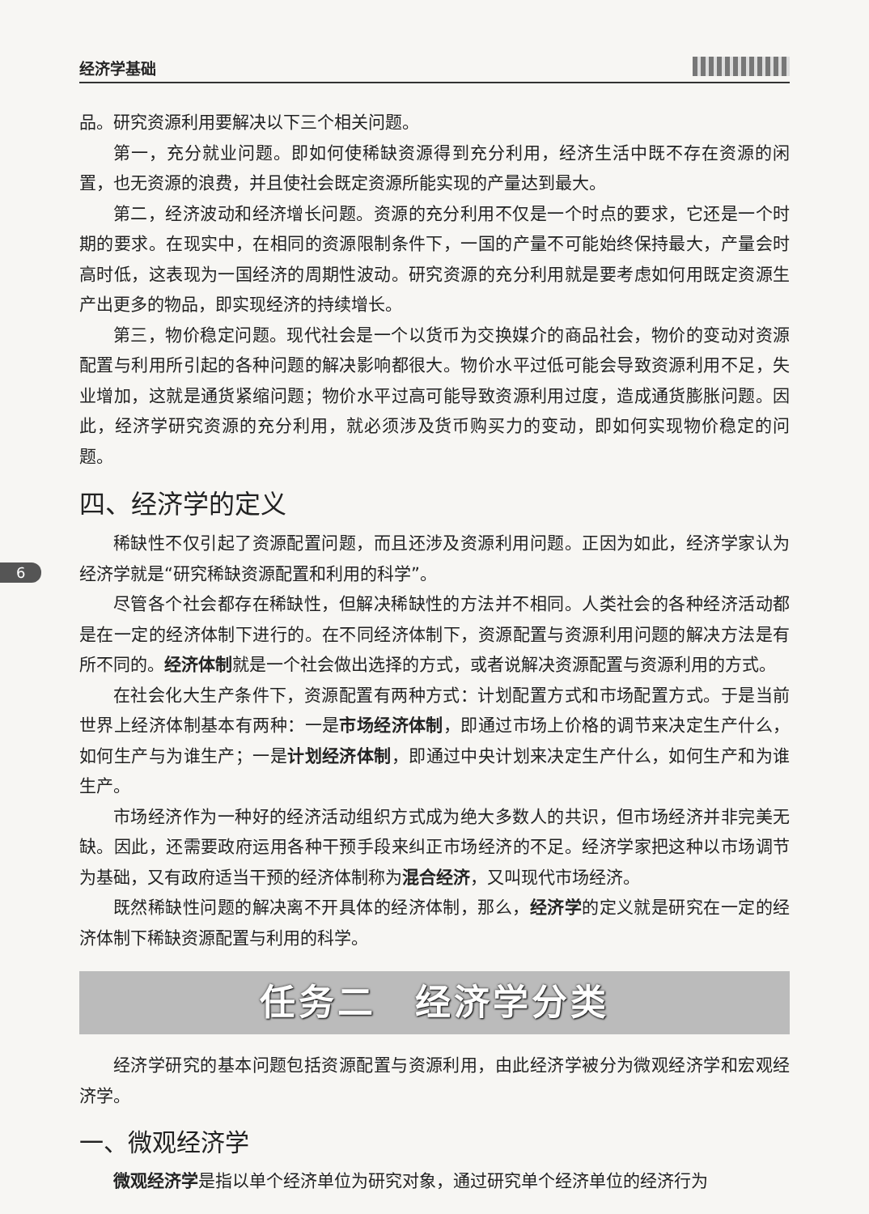经济学基础
品。研究资源利用要解决以下三个相关问题。
第一，充分就业问题。即如何使稀缺资源得到充分利用，经济生活中既不存在资源的闲置，也无资源的浪费，并且使社会既定资源所能实现的产量达到最大。
第二，经济波动和经济增长问题。资源的充分利用不仅是一个时点的要求，它还是一个时期的要求。在现实中，在相同的资源限制条件下，一国的产量不可能始终保持最大，产量会时高时低，这表现为一国经济的周期性波动。研究资源的充分利用就是要考虑如何用既定资源生产出更多的物品，即实现经济的持续增长。
第三，物价稳定问题。现代社会是一个以货币为交换媒介的商品社会，物价的变动对资源配置与利用所引起的各种问题的解决影响都很大。物价水平过低可能会导致资源利用不足，失业增加，这就是通货紧缩问题；物价水平过高可能导致资源利用过度，造成通货膨胀问题。因此，经济学研究资源的充分利用，就必须涉及货币购买力的变动，即如何实现物价稳定的问题。
四、经济学的定义
稀缺性不仅引起了资源配置问题，而且还涉及资源利用问题。正因为如此，经济学家认为经济学就是“研究稀缺资源配置和利用的科学”。
6
尽管各个社会都存在稀缺性，但解决稀缺性的方法并不相同。人类社会的各种经济活动都是在一定的经济体制下进行的。在不同经济体制下，资源配置与资源利用问题的解决方法是有所不同的。经济体制就是一个社会做出选择的方式，或者说解决资源配置与资源利用的方式。
在社会化大生产条件下，资源配置有两种方式：计划配置方式和市场配置方式。于是当前世界上经济体制基本有两种：一是市场经济体制，即通过市场上价格的调节来决定生产什么，如何生产与为谁生产；一是计划经济体制，即通过中央计划来决定生产什么，如何生产和为谁生产。
市场经济作为一种好的经济活动组织方式成为绝大多数人的共识，但市场经济并非完美无缺。因此，还需要政府运用各种干预手段来纠正市场经济的不足。经济学家把这种以市场调节为基础，又有政府适当干预的经济体制称为混合经济，又叫现代市场经济。
既然稀缺性问题的解决离不开具体的经济体制，那么，经济学的定义就是研究在一定的经济体制下稀缺资源配置与利用的科学。
任务二　经济学分类
经济学研究的基本问题包括资源配置与资源利用，由此经济学被分为微观经济学和宏观经济学。
一、微观经济学
微观经济学是指以单个经济单位为研究对象，通过研究单个经济单位的经济行为